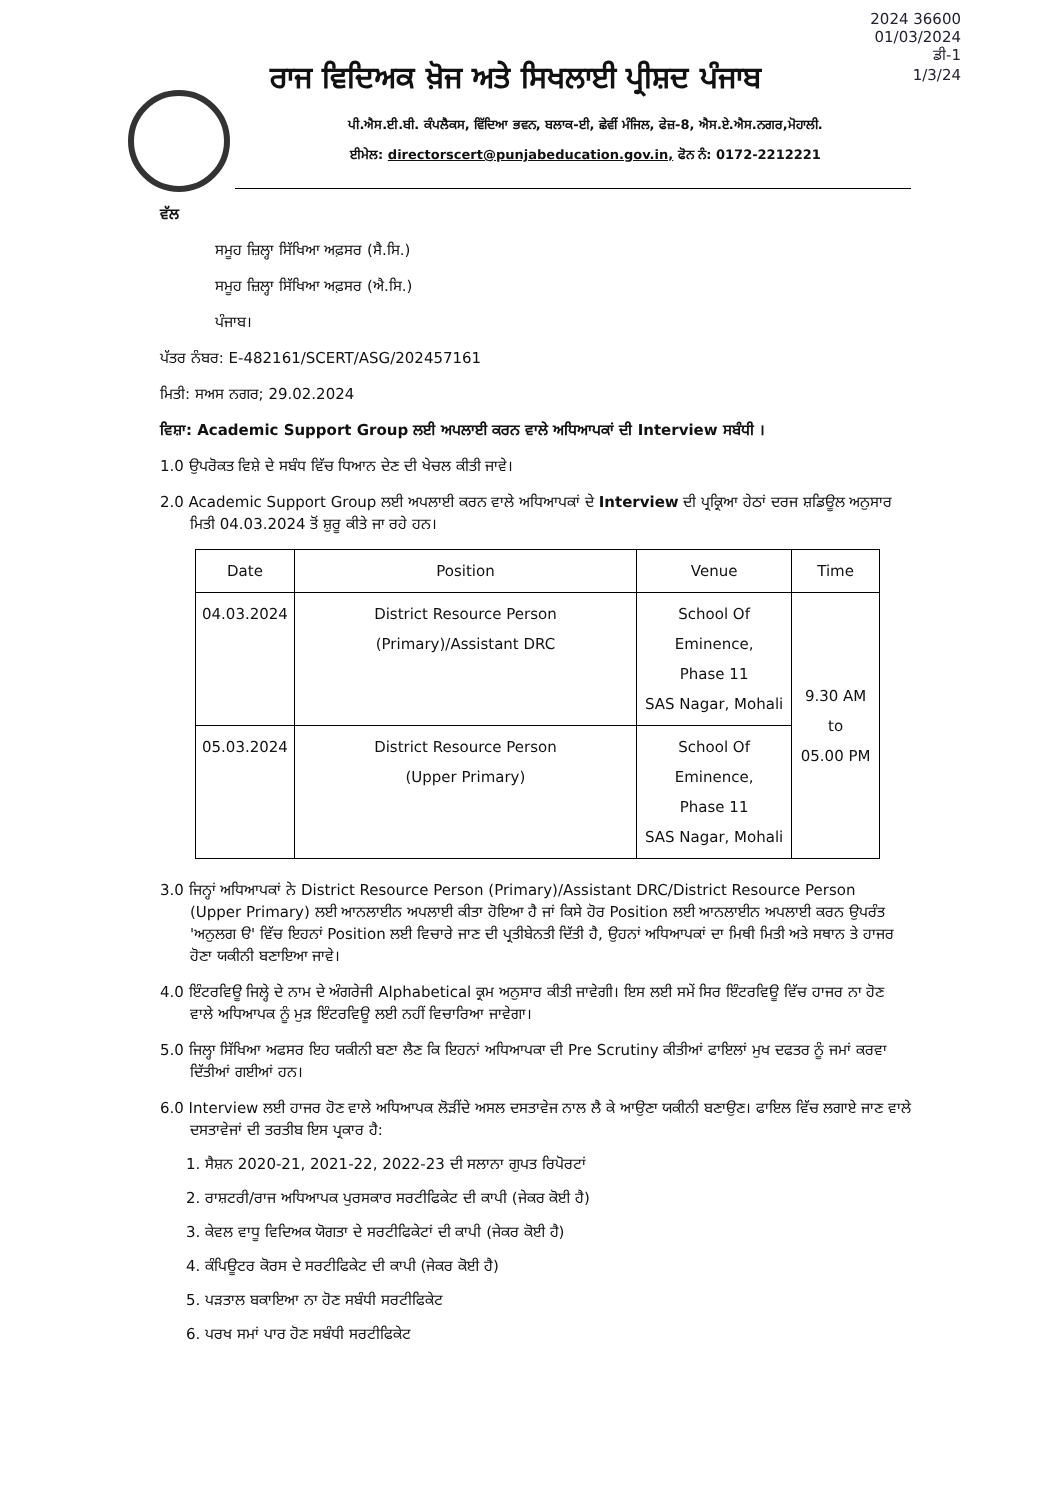2024 36600
01/03/2024
ਡੀ-1
1/3/24
ਰਾਜ ਵਿਦਿਅਕ ਖ਼ੋਜ ਅਤੇ ਸਿਖਲਾਈ ਪ੍ਰੀਸ਼ਦ ਪੰਜਾਬ
ਪੀ.ਐਸ.ਈ.ਬੀ. ਕੰਪਲੈਕਸ, ਵਿੱਦਿਆ ਭਵਨ, ਬਲਾਕ-ਈ, ਛੇਵੀਂ ਮੰਜਿਲ, ਫੇਜ਼-8, ਐਸ.ਏ.ਐਸ.ਨਗਰ,ਮੋਹਾਲੀ.
ਈਮੇਲ: directorscert@punjabeducation.gov.in, ਫੋਨ ਨੰ: 0172-2212221
ਵੱਲ
ਸਮੂਹ ਜ਼ਿਲ੍ਹਾ ਸਿੱਖਿਆ ਅਫ਼ਸਰ (ਸੈ.ਸਿ.)
ਸਮੂਹ ਜ਼ਿਲ੍ਹਾ ਸਿੱਖਿਆ ਅਫ਼ਸਰ (ਐ.ਸਿ.)
ਪੰਜਾਬ।
ਪੱਤਰ ਨੰਬਰ: E-482161/SCERT/ASG/202457161
ਮਿਤੀ: ਸਅਸ ਨਗਰ; 29.02.2024
ਵਿਸ਼ਾ: Academic Support Group ਲਈ ਅਪਲਾਈ ਕਰਨ ਵਾਲੇ ਅਧਿਆਪਕਾਂ ਦੀ Interview ਸਬੰਧੀ ।
1.0 ਉਪਰੋਕਤ ਵਿਸ਼ੇ ਦੇ ਸਬੰਧ ਵਿੱਚ ਧਿਆਨ ਦੇਣ ਦੀ ਖੇਚਲ ਕੀਤੀ ਜਾਵੇ।
2.0 Academic Support Group ਲਈ ਅਪਲਾਈ ਕਰਨ ਵਾਲੇ ਅਧਿਆਪਕਾਂ ਦੇ Interview ਦੀ ਪ੍ਰਕ੍ਰਿਆ ਹੇਠਾਂ ਦਰਜ ਸ਼ਡਿਊਲ ਅਨੁਸਾਰ ਮਿਤੀ 04.03.2024 ਤੋਂ ਸ਼ੁਰੂ ਕੀਤੇ ਜਾ ਰਹੇ ਹਨ।
| Date | Position | Venue | Time |
| --- | --- | --- | --- |
| 04.03.2024 | District Resource Person (Primary)/Assistant DRC | School Of Eminence, Phase 11 SAS Nagar, Mohali | 9.30 AM to 05.00 PM |
| 05.03.2024 | District Resource Person (Upper Primary) | School Of Eminence, Phase 11 SAS Nagar, Mohali | |
3.0 ਜਿਨ੍ਹਾਂ ਅਧਿਆਪਕਾਂ ਨੇ District Resource Person (Primary)/Assistant DRC/District Resource Person (Upper Primary) ਲਈ ਆਨਲਾਈਨ ਅਪਲਾਈ ਕੀਤਾ ਹੋਇਆ ਹੈ ਜਾਂ ਕਿਸੇ ਹੋਰ Position ਲਈ ਆਨਲਾਈਨ ਅਪਲਾਈ ਕਰਨ ਉਪਰੰਤ 'ਅਨੁਲਗ ੳ' ਵਿੱਚ ਇਹਨਾਂ Position ਲਈ ਵਿਚਾਰੇ ਜਾਣ ਦੀ ਪ੍ਰਤੀਬੇਨਤੀ ਦਿੱਤੀ ਹੈ, ਉਹਨਾਂ ਅਧਿਆਪਕਾਂ ਦਾ ਮਿਥੀ ਮਿਤੀ ਅਤੇ ਸਥਾਨ ਤੇ ਹਾਜਰ ਹੋਣਾ ਯਕੀਨੀ ਬਣਾਇਆ ਜਾਵੇ।
4.0 ਇੰਟਰਵਿਊ ਜਿਲ੍ਹੇ ਦੇ ਨਾਮ ਦੇ ਅੰਗਰੇਜੀ Alphabetical ਕ੍ਰਮ ਅਨੁਸਾਰ ਕੀਤੀ ਜਾਵੇਗੀ। ਇਸ ਲਈ ਸਮੇਂ ਸਿਰ ਇੰਟਰਵਿਊ ਵਿੱਚ ਹਾਜਰ ਨਾ ਹੋਣ ਵਾਲੇ ਅਧਿਆਪਕ ਨੂੰ ਮੁੜ ਇੰਟਰਵਿਊ ਲਈ ਨਹੀਂ ਵਿਚਾਰਿਆ ਜਾਵੇਗਾ।
5.0 ਜਿਲ੍ਹਾ ਸਿੱਖਿਆ ਅਫਸਰ ਇਹ ਯਕੀਨੀ ਬਣਾ ਲੈਣ ਕਿ ਇਹਨਾਂ ਅਧਿਆਪਕਾ ਦੀ Pre Scrutiny ਕੀਤੀਆਂ ਫਾਇਲਾਂ ਮੁਖ ਦਫਤਰ ਨੂੰ ਜਮਾਂ ਕਰਵਾ ਦਿੱਤੀਆਂ ਗਈਆਂ ਹਨ।
6.0 Interview ਲਈ ਹਾਜਰ ਹੋਣ ਵਾਲੇ ਅਧਿਆਪਕ ਲੋੜੀਂਦੇ ਅਸਲ ਦਸਤਾਵੇਜ ਨਾਲ ਲੈ ਕੇ ਆਉਣਾ ਯਕੀਨੀ ਬਣਾਉਣ। ਫਾਇਲ ਵਿੱਚ ਲਗਾਏ ਜਾਣ ਵਾਲੇ ਦਸਤਾਵੇਜਾਂ ਦੀ ਤਰਤੀਬ ਇਸ ਪ੍ਰਕਾਰ ਹੈ:
1. ਸੈਸ਼ਨ 2020-21, 2021-22, 2022-23 ਦੀ ਸਲਾਨਾ ਗੁਪਤ ਰਿਪੋਰਟਾਂ
2. ਰਾਸ਼ਟਰੀ/ਰਾਜ ਅਧਿਆਪਕ ਪੁਰਸਕਾਰ ਸਰਟੀਫਿਕੇਟ ਦੀ ਕਾਪੀ (ਜੇਕਰ ਕੋਈ ਹੈ)
3. ਕੇਵਲ ਵਾਧੂ ਵਿਦਿਅਕ ਯੋਗਤਾ ਦੇ ਸਰਟੀਫਿਕੇਟਾਂ ਦੀ ਕਾਪੀ (ਜੇਕਰ ਕੋਈ ਹੈ)
4. ਕੰਪਿਊਟਰ ਕੋਰਸ ਦੇ ਸਰਟੀਫਿਕੇਟ ਦੀ ਕਾਪੀ (ਜੇਕਰ ਕੋਈ ਹੈ)
5. ਪੜਤਾਲ ਬਕਾਇਆ ਨਾ ਹੋਣ ਸਬੰਧੀ ਸਰਟੀਫਿਕੇਟ
6. ਪਰਖ ਸਮਾਂ ਪਾਰ ਹੋਣ ਸਬੰਧੀ ਸਰਟੀਫਿਕੇਟ